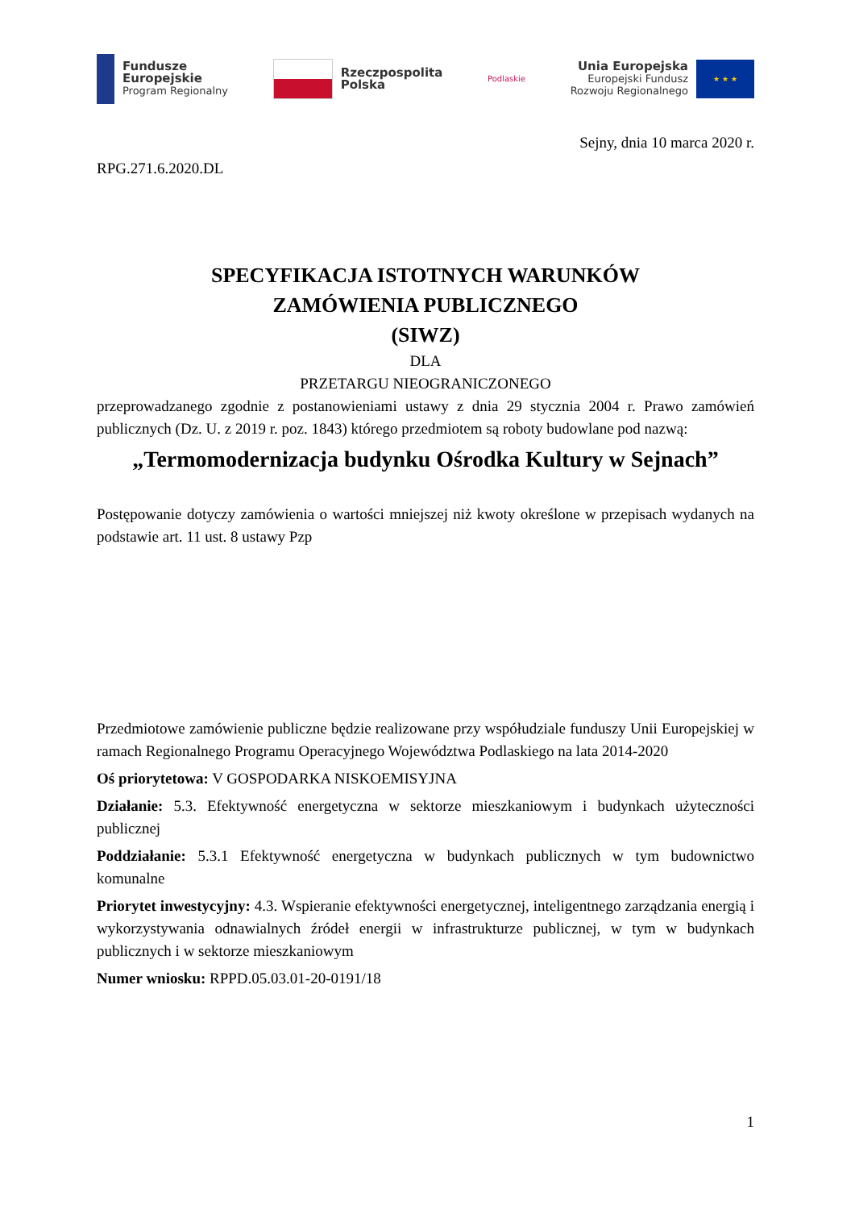Fundusze
Europejskie
Program Regionalny
Rzeczpospolita
Polska
Podlaskie
Unia Europejska
Europejski Fundusz
Rozwoju Regionalnego
★ ★ ★
Sejny, dnia 10 marca 2020 r.
RPG.271.6.2020.DL
SPECYFIKACJA ISTOTNYCH WARUNKÓW
ZAMÓWIENIA PUBLICZNEGO
(SIWZ)
DLA
PRZETARGU NIEOGRANICZONEGO
przeprowadzanego zgodnie z postanowieniami ustawy z dnia 29 stycznia 2004 r. Prawo zamówień publicznych (Dz. U. z 2019 r. poz. 1843) którego przedmiotem są roboty budowlane pod nazwą:
„Termomodernizacja budynku Ośrodka Kultury w Sejnach”
Postępowanie dotyczy zamówienia o wartości mniejszej niż kwoty określone w przepisach wydanych na podstawie art. 11 ust. 8 ustawy Pzp
Przedmiotowe zamówienie publiczne będzie realizowane przy współudziale funduszy Unii Europejskiej w ramach Regionalnego Programu Operacyjnego Województwa Podlaskiego na lata 2014-2020
Oś priorytetowa: V GOSPODARKA NISKOEMISYJNA
Działanie: 5.3. Efektywność energetyczna w sektorze mieszkaniowym i budynkach użyteczności publicznej
Poddziałanie: 5.3.1 Efektywność energetyczna w budynkach publicznych w tym budownictwo komunalne
Priorytet inwestycyjny: 4.3. Wspieranie efektywności energetycznej, inteligentnego zarządzania energią i wykorzystywania odnawialnych źródeł energii w infrastrukturze publicznej, w tym w budynkach publicznych i w sektorze mieszkaniowym
Numer wniosku: RPPD.05.03.01-20-0191/18
1